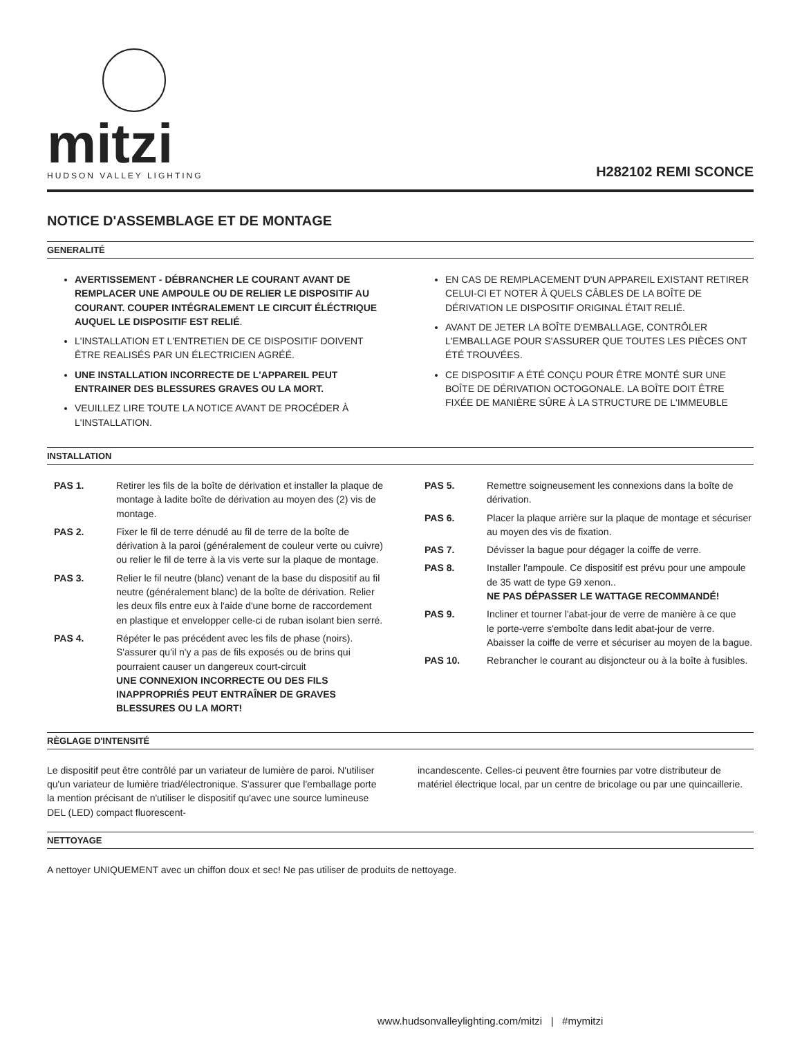mitzi
HUDSON VALLEY LIGHTING
H282102 REMI SCONCE
NOTICE D'ASSEMBLAGE ET DE MONTAGE
GENERALITÉ
AVERTISSEMENT - DÉBRANCHER LE COURANT AVANT DE REMPLACER UNE AMPOULE OU DE RELIER LE DISPOSITIF AU COURANT. COUPER INTÉGRALEMENT LE CIRCUIT ÉLÉCTRIQUE AUQUEL LE DISPOSITIF EST RELIÉ.
L'INSTALLATION ET L'ENTRETIEN DE CE DISPOSITIF DOIVENT ÊTRE REALISÉS PAR UN ÉLECTRICIEN AGRÉÉ.
UNE INSTALLATION INCORRECTE DE L'APPAREIL PEUT ENTRAINER DES BLESSURES GRAVES OU LA MORT.
VEUILLEZ LIRE TOUTE LA NOTICE AVANT DE PROCÉDER À L'INSTALLATION.
EN CAS DE REMPLACEMENT D'UN APPAREIL EXISTANT RETIRER CELUI-CI ET NOTER À QUELS CÂBLES DE LA BOÎTE DE DÉRIVATION LE DISPOSITIF ORIGINAL ÉTAIT RELIÉ.
AVANT DE JETER LA BOÎTE D'EMBALLAGE, CONTRÔLER L'EMBALLAGE POUR S'ASSURER QUE TOUTES LES PIÈCES ONT ÉTÉ TROUVÉES.
CE DISPOSITIF A ÉTÉ CONÇU POUR ÊTRE MONTÉ SUR UNE BOÎTE DE DÉRIVATION OCTOGONALE. LA BOÎTE DOIT ÊTRE FIXÉE DE MANIÈRE SÛRE À LA STRUCTURE DE L'IMMEUBLE
INSTALLATION
PAS 1. Retirer les fils de la boîte de dérivation et installer la plaque de montage à ladite boîte de dérivation au moyen des (2) vis de montage.
PAS 2. Fixer le fil de terre dénudé au fil de terre de la boîte de dérivation à la paroi (généralement de couleur verte ou cuivre) ou relier le fil de terre à la vis verte sur la plaque de montage.
PAS 3. Relier le fil neutre (blanc) venant de la base du dispositif au fil neutre (généralement blanc) de la boîte de dérivation. Relier les deux fils entre eux à l'aide d'une borne de raccordement en plastique et envelopper celle-ci de ruban isolant bien serré.
PAS 4. Répéter le pas précédent avec les fils de phase (noirs). S'assurer qu'il n'y a pas de fils exposés ou de brins qui pourraient causer un dangereux court-circuit
UNE CONNEXION INCORRECTE OU DES FILS INAPPROPRIÉS PEUT ENTRAÎNER DE GRAVES BLESSURES OU LA MORT!
PAS 5. Remettre soigneusement les connexions dans la boîte de dérivation.
PAS 6. Placer la plaque arrière sur la plaque de montage et sécuriser au moyen des vis de fixation.
PAS 7. Dévisser la bague pour dégager la coiffe de verre.
PAS 8. Installer l'ampoule. Ce dispositif est prévu pour une ampoule de 35 watt de type G9 xenon..
NE PAS DÉPASSER LE WATTAGE RECOMMANDÉ!
PAS 9. Incliner et tourner l'abat-jour de verre de manière à ce que
le porte-verre s'emboîte dans ledit abat-jour de verre. Abaisser la coiffe de verre et sécuriser au moyen de la bague.
PAS 10. Rebrancher le courant au disjoncteur ou à la boîte à fusibles.
RÈGLAGE D'INTENSITÉ
Le dispositif peut être contrôlé par un variateur de lumière de paroi. N'utiliser qu'un variateur de lumière triad/électronique. S'assurer que l'emballage porte la mention précisant de n'utiliser le dispositif qu'avec une source lumineuse DEL (LED) compact fluorescent-
incandescente. Celles-ci peuvent être fournies par votre distributeur de matériel électrique local, par un centre de bricolage ou par une quincaillerie.
NETTOYAGE
A nettoyer UNIQUEMENT avec un chiffon doux et sec! Ne pas utiliser de produits de nettoyage.
www.hudsonvalleylighting.com/mitzi | #mymitzi